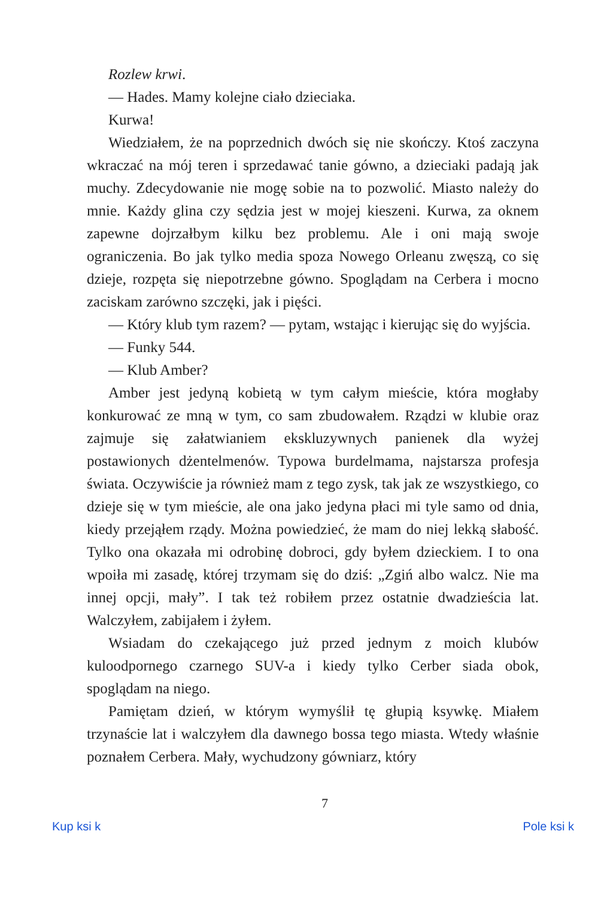Rozlew krwi.
— Hades. Mamy kolejne ciało dzieciaka.
Kurwa!
Wiedziałem, że na poprzednich dwóch się nie skończy. Ktoś zaczyna wkraczać na mój teren i sprzedawać tanie gówno, a dzieciaki padają jak muchy. Zdecydowanie nie mogę sobie na to pozwolić. Miasto należy do mnie. Każdy glina czy sędzia jest w mojej kieszeni. Kurwa, za oknem zapewne dojrzałbym kilku bez problemu. Ale i oni mają swoje ograniczenia. Bo jak tylko media spoza Nowego Orleanu zwęszą, co się dzieje, rozpęta się niepotrzebne gówno. Spoglądam na Cerbera i mocno zaciskam zarówno szczęki, jak i pięści.
— Który klub tym razem? — pytam, wstając i kierując się do wyjścia.
— Funky 544.
— Klub Amber?
Amber jest jedyną kobietą w tym całym mieście, która mogłaby konkurować ze mną w tym, co sam zbudowałem. Rządzi w klubie oraz zajmuje się załatwianiem ekskluzywnych panienek dla wyżej postawionych dżentelmenów. Typowa burdelmama, najstarsza profesja świata. Oczywiście ja również mam z tego zysk, tak jak ze wszystkiego, co dzieje się w tym mieście, ale ona jako jedyna płaci mi tyle samo od dnia, kiedy przejąłem rządy. Można powiedzieć, że mam do niej lekką słabość. Tylko ona okazała mi odrobinę dobroci, gdy byłem dzieckiem. I to ona wpoiła mi zasadę, której trzymam się do dziś: „Zgiń albo walcz. Nie ma innej opcji, mały”. I tak też robiłem przez ostatnie dwadzieścia lat. Walczyłem, zabijałem i żyłem.
Wsiadam do czekającego już przed jednym z moich klubów kuloodpornego czarnego SUV-a i kiedy tylko Cerber siada obok, spoglądam na niego.
Pamiętam dzień, w którym wymyślił tę głupią ksywkę. Miałem trzynaście lat i walczyłem dla dawnego bossa tego miasta. Wtedy właśnie poznałem Cerbera. Mały, wychudzony gówniarz, który
7
Kup ksi k Pole ksi k